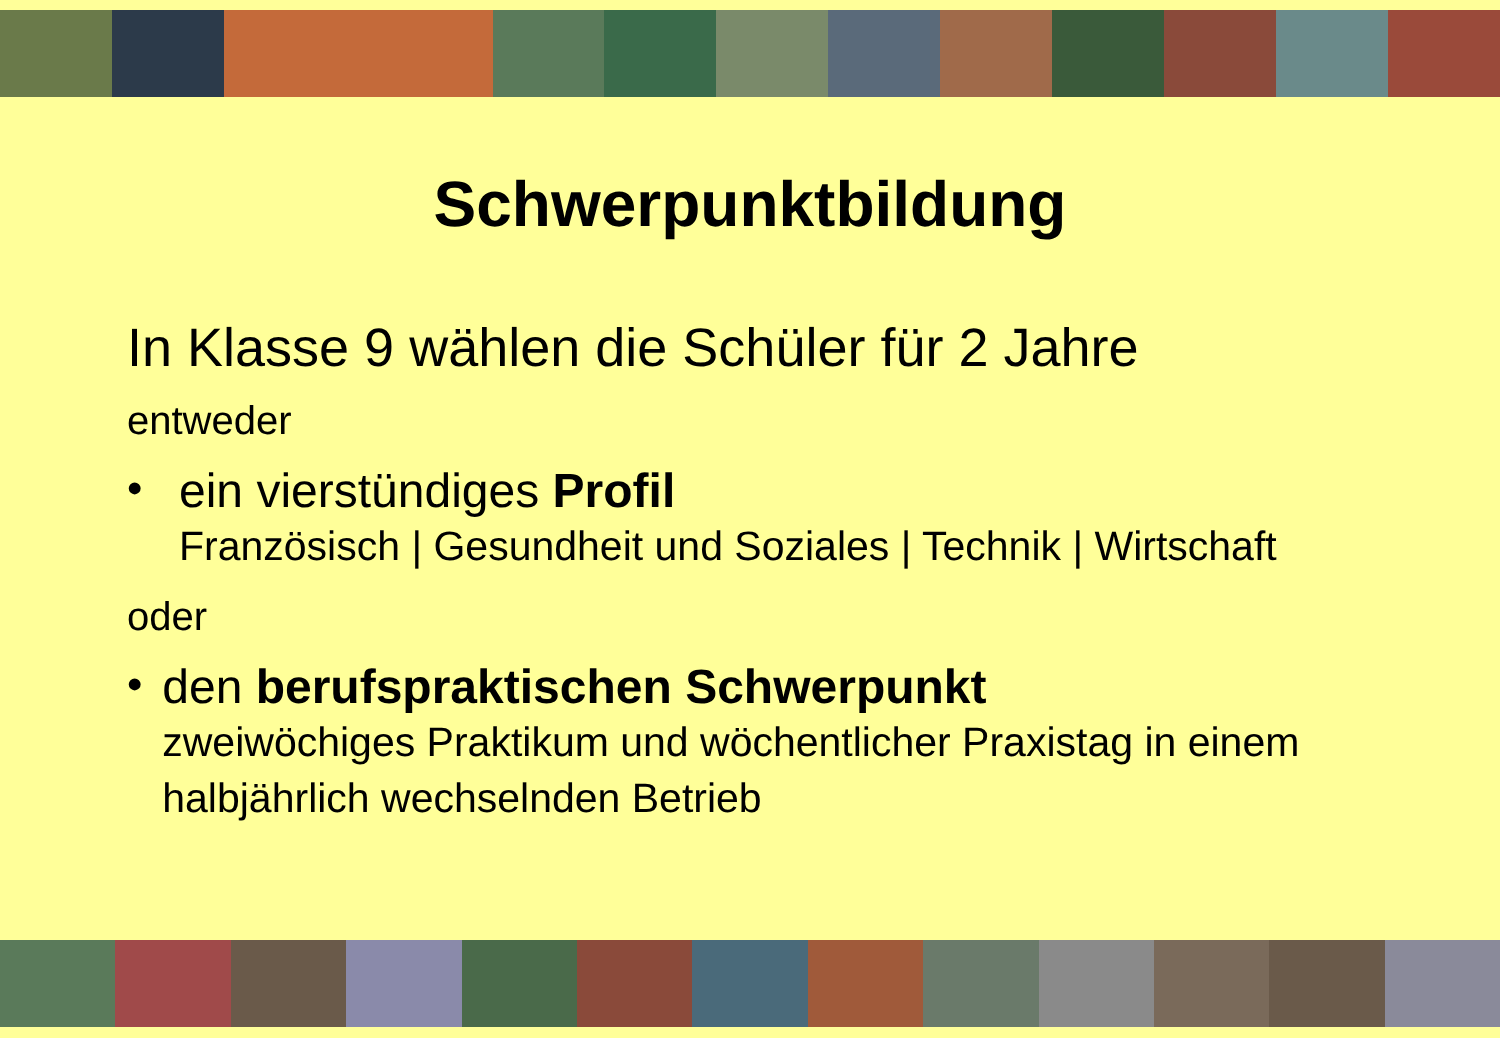Schwerpunktbildung
In Klasse 9 wählen die Schüler für 2 Jahre
entweder
• ein vierstündiges Profil
Französisch | Gesundheit und Soziales | Technik | Wirtschaft
oder
• den berufspraktischen Schwerpunkt
zweiwöchiges Praktikum und wöchentlicher Praxistag in einem halbjährlich wechselnden Betrieb